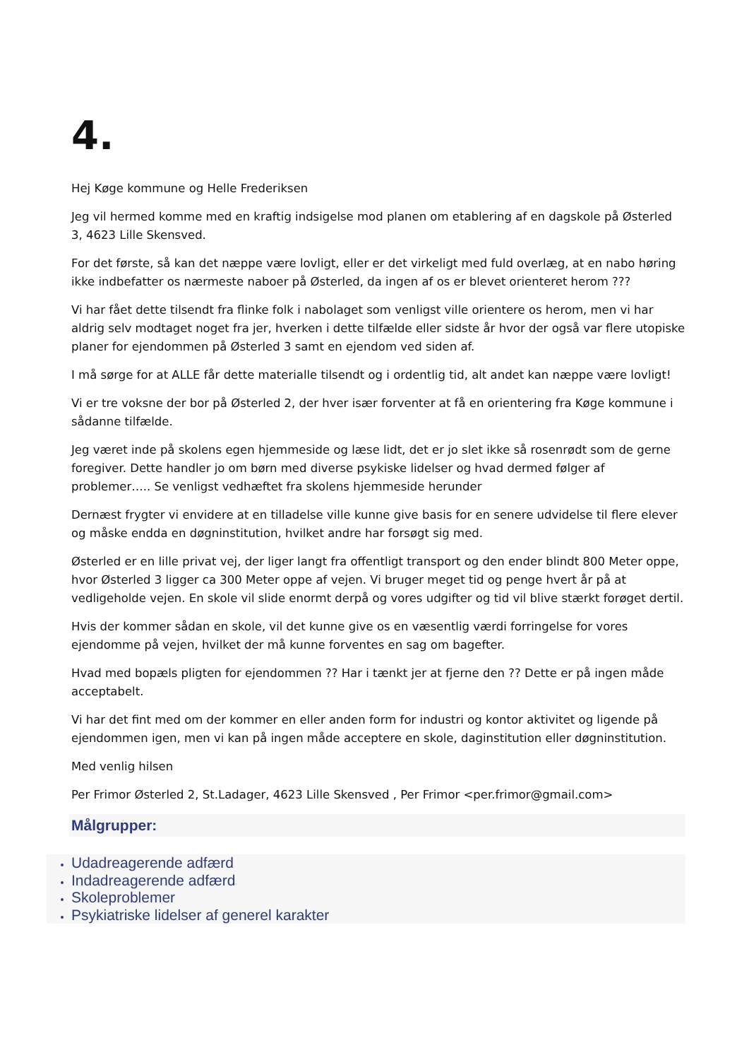4.
Hej Køge kommune og Helle Frederiksen
Jeg vil hermed komme med en kraftig indsigelse mod planen om etablering af en dagskole på Østerled 3, 4623 Lille Skensved.
For det første, så kan det næppe være lovligt, eller er det virkeligt med fuld overlæg, at en nabo høring ikke indbefatter os nærmeste naboer på Østerled, da ingen af os er blevet orienteret herom ???
Vi har fået dette tilsendt fra flinke folk i nabolaget som venligst ville orientere os herom, men vi har aldrig selv modtaget noget fra jer, hverken i dette tilfælde eller sidste år hvor der også var flere utopiske planer for ejendommen på Østerled 3 samt en ejendom ved siden af.
I må sørge for at ALLE får dette materialle tilsendt og i ordentlig tid, alt andet kan næppe være lovligt!
Vi er tre voksne der bor på Østerled 2, der hver især forventer at få en orientering fra Køge kommune i sådanne tilfælde.
Jeg været inde på skolens egen hjemmeside og læse lidt, det er jo slet ikke så rosenrødt som de gerne foregiver. Dette handler jo om børn med diverse psykiske lidelser og hvad dermed følger af problemer….. Se venligst vedhæftet fra skolens hjemmeside herunder
Dernæst frygter vi envidere at en tilladelse ville kunne give basis for en senere udvidelse til flere elever og måske endda en døgninstitution, hvilket andre har forsøgt sig med.
Østerled er en lille privat vej, der liger langt fra offentligt transport og den ender blindt 800 Meter oppe, hvor Østerled 3 ligger ca 300 Meter oppe af vejen. Vi bruger meget tid og penge hvert år på at vedligeholde vejen. En skole vil slide enormt derpå og vores udgifter og tid vil blive stærkt forøget dertil.
Hvis der kommer sådan en skole, vil det kunne give os en væsentlig værdi forringelse for vores ejendomme på vejen, hvilket der må kunne forventes en sag om bagefter.
Hvad med bopæls pligten for ejendommen ?? Har i tænkt jer at fjerne den ?? Dette er på ingen måde acceptabelt.
Vi har det fint med om der kommer en eller anden form for industri og kontor aktivitet og ligende på ejendommen igen, men vi kan på ingen måde acceptere en skole, daginstitution eller døgninstitution.
Med venlig hilsen
Per Frimor Østerled 2, St.Ladager, 4623 Lille Skensved , Per Frimor <per.frimor@gmail.com>
Målgrupper:
Udadreagerende adfærd
Indadreagerende adfærd
Skoleproblemer
Psykiatriske lidelser af generel karakter